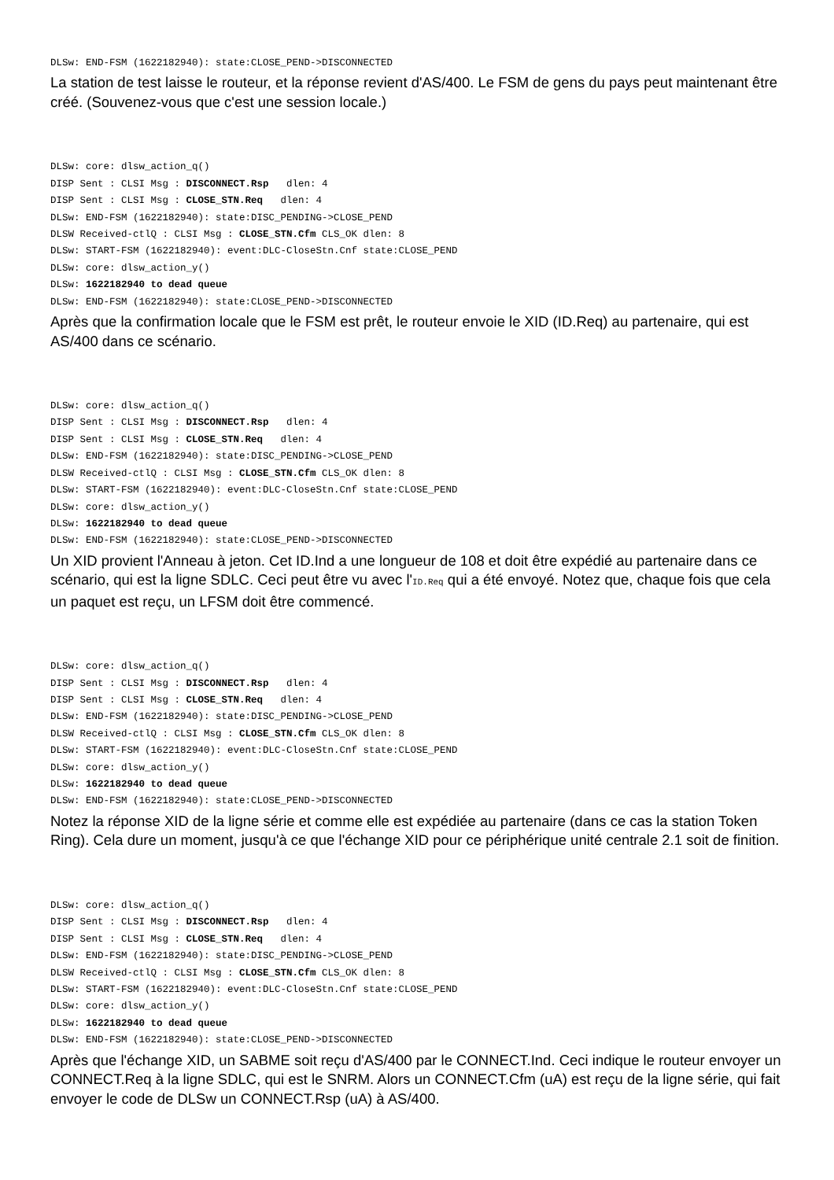DLSw: END-FSM (1622182940): state:CLOSE_PEND->DISCONNECTED
La station de test laisse le routeur, et la réponse revient d'AS/400. Le FSM de gens du pays peut maintenant être créé. (Souvenez-vous que c'est une session locale.)
DLSw: core: dlsw_action_q()
DISP Sent : CLSI Msg : DISCONNECT.Rsp   dlen: 4
DISP Sent : CLSI Msg : CLOSE_STN.Req   dlen: 4
DLSw: END-FSM (1622182940): state:DISC_PENDING->CLOSE_PEND
DLSW Received-ctlQ : CLSI Msg : CLOSE_STN.Cfm CLS_OK dlen: 8
DLSw: START-FSM (1622182940): event:DLC-CloseStn.Cnf state:CLOSE_PEND
DLSw: core: dlsw_action_y()
DLSw: 1622182940 to dead queue
DLSw: END-FSM (1622182940): state:CLOSE_PEND->DISCONNECTED
Après que la confirmation locale que le FSM est prêt, le routeur envoie le XID (ID.Req) au partenaire, qui est AS/400 dans ce scénario.
DLSw: core: dlsw_action_q()
DISP Sent : CLSI Msg : DISCONNECT.Rsp   dlen: 4
DISP Sent : CLSI Msg : CLOSE_STN.Req   dlen: 4
DLSw: END-FSM (1622182940): state:DISC_PENDING->CLOSE_PEND
DLSW Received-ctlQ : CLSI Msg : CLOSE_STN.Cfm CLS_OK dlen: 8
DLSw: START-FSM (1622182940): event:DLC-CloseStn.Cnf state:CLOSE_PEND
DLSw: core: dlsw_action_y()
DLSw: 1622182940 to dead queue
DLSw: END-FSM (1622182940): state:CLOSE_PEND->DISCONNECTED
Un XID provient l'Anneau à jeton. Cet ID.Ind a une longueur de 108 et doit être expédié au partenaire dans ce scénario, qui est la ligne SDLC. Ceci peut être vu avec l'ID.Req qui a été envoyé. Notez que, chaque fois que cela un paquet est reçu, un LFSM doit être commencé.
DLSw: core: dlsw_action_q()
DISP Sent : CLSI Msg : DISCONNECT.Rsp   dlen: 4
DISP Sent : CLSI Msg : CLOSE_STN.Req   dlen: 4
DLSw: END-FSM (1622182940): state:DISC_PENDING->CLOSE_PEND
DLSW Received-ctlQ : CLSI Msg : CLOSE_STN.Cfm CLS_OK dlen: 8
DLSw: START-FSM (1622182940): event:DLC-CloseStn.Cnf state:CLOSE_PEND
DLSw: core: dlsw_action_y()
DLSw: 1622182940 to dead queue
DLSw: END-FSM (1622182940): state:CLOSE_PEND->DISCONNECTED
Notez la réponse XID de la ligne série et comme elle est expédiée au partenaire (dans ce cas la station Token Ring). Cela dure un moment, jusqu'à ce que l'échange XID pour ce périphérique unité centrale 2.1 soit de finition.
DLSw: core: dlsw_action_q()
DISP Sent : CLSI Msg : DISCONNECT.Rsp   dlen: 4
DISP Sent : CLSI Msg : CLOSE_STN.Req   dlen: 4
DLSw: END-FSM (1622182940): state:DISC_PENDING->CLOSE_PEND
DLSW Received-ctlQ : CLSI Msg : CLOSE_STN.Cfm CLS_OK dlen: 8
DLSw: START-FSM (1622182940): event:DLC-CloseStn.Cnf state:CLOSE_PEND
DLSw: core: dlsw_action_y()
DLSw: 1622182940 to dead queue
DLSw: END-FSM (1622182940): state:CLOSE_PEND->DISCONNECTED
Après que l'échange XID, un SABME soit reçu d'AS/400 par le CONNECT.Ind. Ceci indique le routeur envoyer un CONNECT.Req à la ligne SDLC, qui est le SNRM. Alors un CONNECT.Cfm (uA) est reçu de la ligne série, qui fait envoyer le code de DLSw un CONNECT.Rsp (uA) à AS/400.